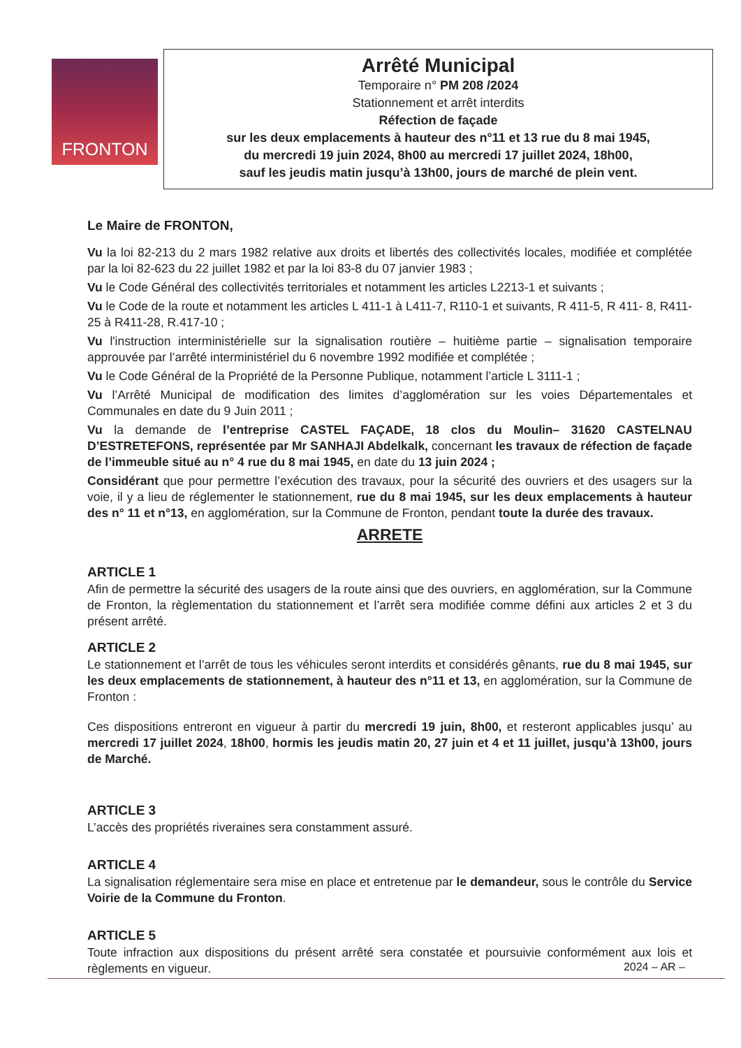FRONTON
Arrêté Municipal
Temporaire n° PM 208 /2024
Stationnement et arrêt interdits
Réfection de façade
sur les deux emplacements à hauteur des n°11 et 13 rue du 8 mai 1945,
du mercredi 19 juin 2024, 8h00 au mercredi 17 juillet 2024, 18h00,
sauf les jeudis matin jusqu’à 13h00, jours de marché de plein vent.
Le Maire de FRONTON,
Vu la loi 82-213 du 2 mars 1982 relative aux droits et libertés des collectivités locales, modifiée et complétée par la loi 82-623 du 22 juillet 1982 et par la loi 83-8 du 07 janvier 1983 ;
Vu le Code Général des collectivités territoriales et notamment les articles L2213-1 et suivants ;
Vu le Code de la route et notamment les articles L 411-1 à L411-7, R110-1 et suivants, R 411-5, R 411- 8, R411-25 à R411-28, R.417-10 ;
Vu l'instruction interministérielle sur la signalisation routière – huitième partie – signalisation temporaire approuvée par l’arrêté interministériel du 6 novembre 1992 modifiée et complétée ;
Vu le Code Général de la Propriété de la Personne Publique, notamment l’article L 3111-1 ;
Vu l’Arrêté Municipal de modification des limites d’agglomération sur les voies Départementales et Communales en date du 9 Juin 2011 ;
Vu la demande de l’entreprise CASTEL FAÇADE, 18 clos du Moulin– 31620 CASTELNAU D’ESTRETEFONS, représentée par Mr SANHAJI Abdelkalk, concernant les travaux de réfection de façade de l’immeuble situé au n° 4 rue du 8 mai 1945, en date du 13 juin 2024 ;
Considérant que pour permettre l’exécution des travaux, pour la sécurité des ouvriers et des usagers sur la voie, il y a lieu de réglementer le stationnement, rue du 8 mai 1945, sur les deux emplacements à hauteur des n° 11 et n°13, en agglomération, sur la Commune de Fronton, pendant toute la durée des travaux.
ARRETE
ARTICLE 1
Afin de permettre la sécurité des usagers de la route ainsi que des ouvriers, en agglomération, sur la Commune de Fronton, la règlementation du stationnement et l’arrêt sera modifiée comme défini aux articles 2 et 3 du présent arrêté.
ARTICLE 2
Le stationnement et l’arrêt de tous les véhicules seront interdits et considérés gênants, rue du 8 mai 1945, sur les deux emplacements de stationnement, à hauteur des n°11 et 13, en agglomération, sur la Commune de Fronton :
Ces dispositions entreront en vigueur à partir du mercredi 19 juin, 8h00, et resteront applicables jusqu’ au mercredi 17 juillet 2024, 18h00, hormis les jeudis matin 20, 27 juin et 4 et 11 juillet, jusqu’à 13h00, jours de Marché.
ARTICLE 3
L’accès des propriétés riveraines sera constamment assuré.
ARTICLE 4
La signalisation réglementaire sera mise en place et entretenue par le demandeur, sous le contrôle du Service Voirie de la Commune du Fronton.
ARTICLE 5
Toute infraction aux dispositions du présent arrêté sera constatée et poursuivie conformément aux lois et règlements en vigueur.
2024 – AR –